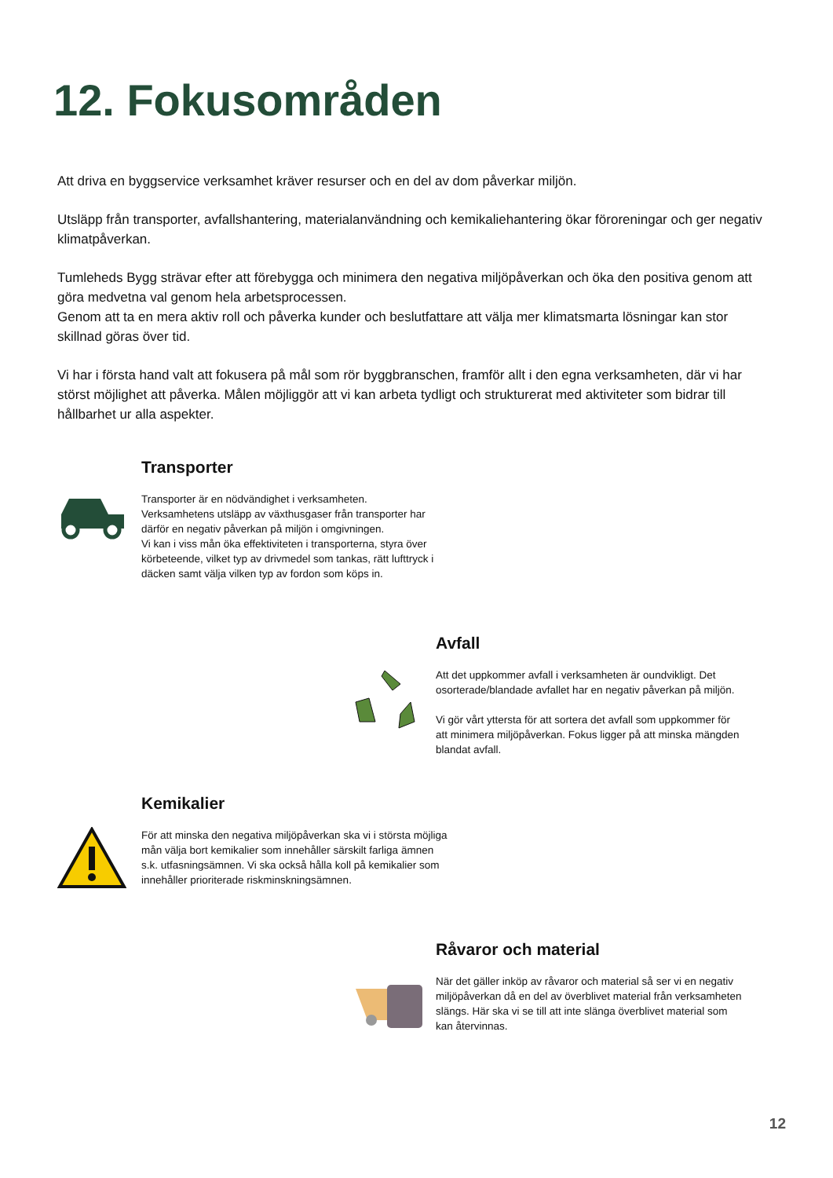12. Fokusområden
Att driva en byggservice verksamhet kräver resurser och en del av dom påverkar miljön.
Utsläpp från transporter, avfallshantering, materialanvändning och kemikaliehantering ökar föroreningar och ger negativ klimatpåverkan.
Tumleheds Bygg strävar efter att förebygga och minimera den negativa miljöpåverkan och öka den positiva genom att göra medvetna val genom hela arbetsprocessen.
Genom att ta en mera aktiv roll och påverka kunder och beslutfattare att välja mer klimatsmarta lösningar kan stor skillnad göras över tid.
Vi har i första hand valt att fokusera på mål som rör byggbranschen, framför allt i den egna verksamheten, där vi har störst möjlighet att påverka. Målen möjliggör att vi kan arbeta tydligt och strukturerat med aktiviteter som bidrar till hållbarhet ur alla aspekter.
Transporter
Transporter är en nödvändighet i verksamheten.
Verksamhetens utsläpp av växthusgaser från transporter har därför en negativ påverkan på miljön i omgivningen.
Vi kan i viss mån öka effektiviteten i transporterna, styra över körbeteende, vilket typ av drivmedel som tankas, rätt lufttryck i däcken samt välja vilken typ av fordon som köps in.
Avfall
Att det uppkommer avfall i verksamheten är oundvikligt. Det osorterade/blandade avfallet har en negativ påverkan på miljön.
Vi gör vårt yttersta för att sortera det avfall som uppkommer för att minimera miljöpåverkan. Fokus ligger på att minska mängden blandat avfall.
Kemikalier
För att minska den negativa miljöpåverkan ska vi i största möjliga mån välja bort kemikalier som innehåller särskilt farliga ämnen s.k. utfasningsämnen. Vi ska också hålla koll på kemikalier som innehåller prioriterade riskminskningsämnen.
Råvaror och material
När det gäller inköp av råvaror och material så ser vi en negativ miljöpåverkan då en del av överblivet material från verksamheten slängs. Här ska vi se till att inte slänga överblivet material som kan återvinnas.
12